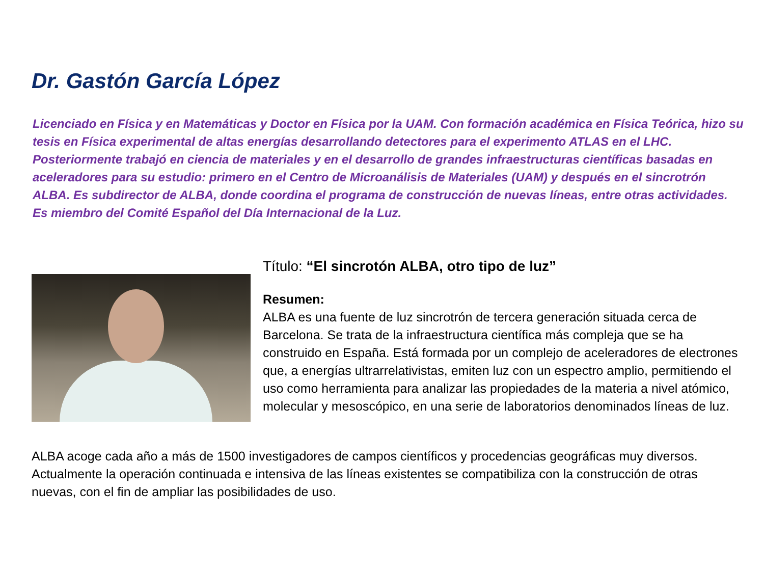Dr. Gastón García López
Licenciado en Física y en Matemáticas y Doctor en Física por la UAM. Con formación académica en Física Teórica, hizo su tesis en Física experimental de altas energías desarrollando detectores para el experimento ATLAS en el LHC. Posteriormente trabajó en ciencia de materiales y en el desarrollo de grandes infraestructuras científicas basadas en aceleradores para su estudio: primero en el Centro de Microanálisis de Materiales (UAM) y después en el sincrotrón ALBA. Es subdirector de ALBA, donde coordina el programa de construcción de nuevas líneas, entre otras actividades. Es miembro del Comité Español del Día Internacional de la Luz.
Título: “El sincrotón ALBA, otro tipo de luz”
Resumen:
ALBA es una fuente de luz sincrotrón de tercera generación situada cerca de Barcelona. Se trata de la infraestructura científica más compleja que se ha construido en España. Está formada por un complejo de aceleradores de electrones que, a energías ultrarrelativistas, emiten luz con un espectro amplio, permitiendo el uso como herramienta para analizar las propiedades de la materia a nivel atómico, molecular y mesoscópico, en una serie de laboratorios denominados líneas de luz.
ALBA acoge cada año a más de 1500 investigadores de campos científicos y procedencias geográficas muy diversos. Actualmente la operación continuada e intensiva de las líneas existentes se compatibiliza con la construcción de otras nuevas, con el fin de ampliar las posibilidades de uso.